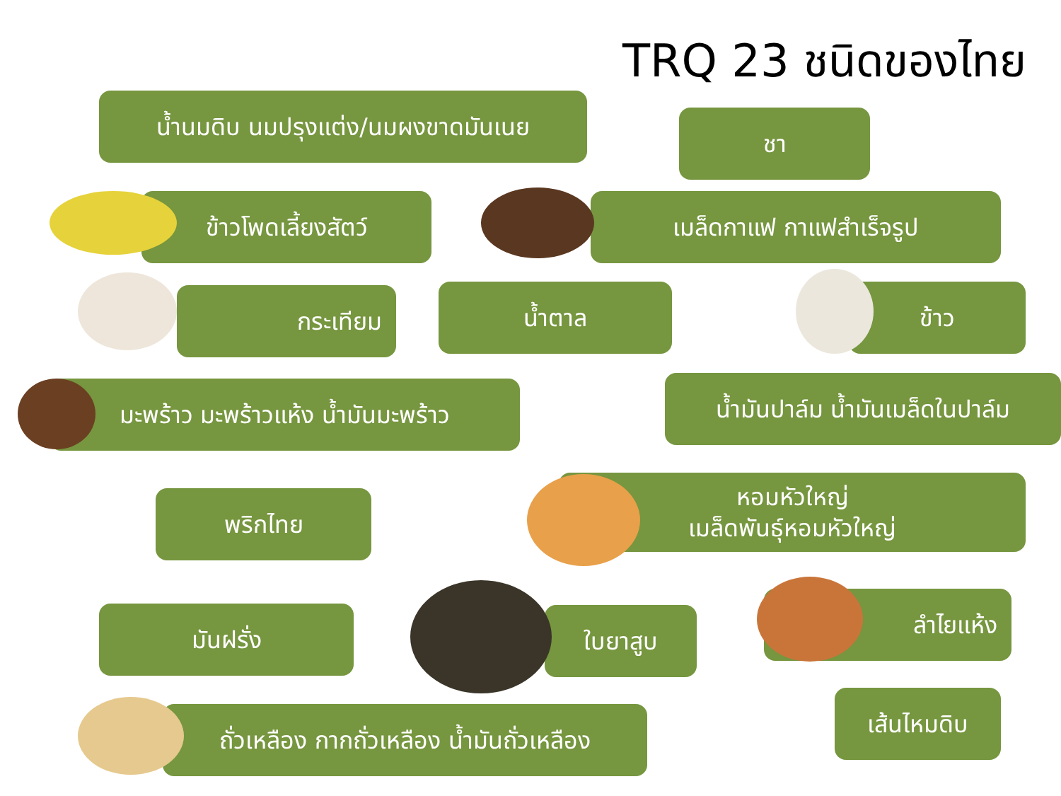TRQ 23 ชนิดของไทย
น้ำนมดิบ นมปรุงแต่ง/นมผงขาดมันเนย
ชา
ข้าวโพดเลี้ยงสัตว์ เมล็ดกาแฟ กาแฟสำเร็จรูป
กระเทียม น้ำตาล ข้าว
มะพร้าว มะพร้าวแห้ง น้ำมันมะพร้าว
น้ำมันปาล์ม น้ำมันเมล็ดในปาล์ม
พริกไทย
หอมหัวใหญ่
เมล็ดพันธุ์หอมหัวใหญ่
มันฝรั่ง ใบยาสูบ
ลำไยแห้ง
ถั่วเหลือง กากถั่วเหลือง น้ำมันถั่วเหลือง
เส้นไหมดิบ